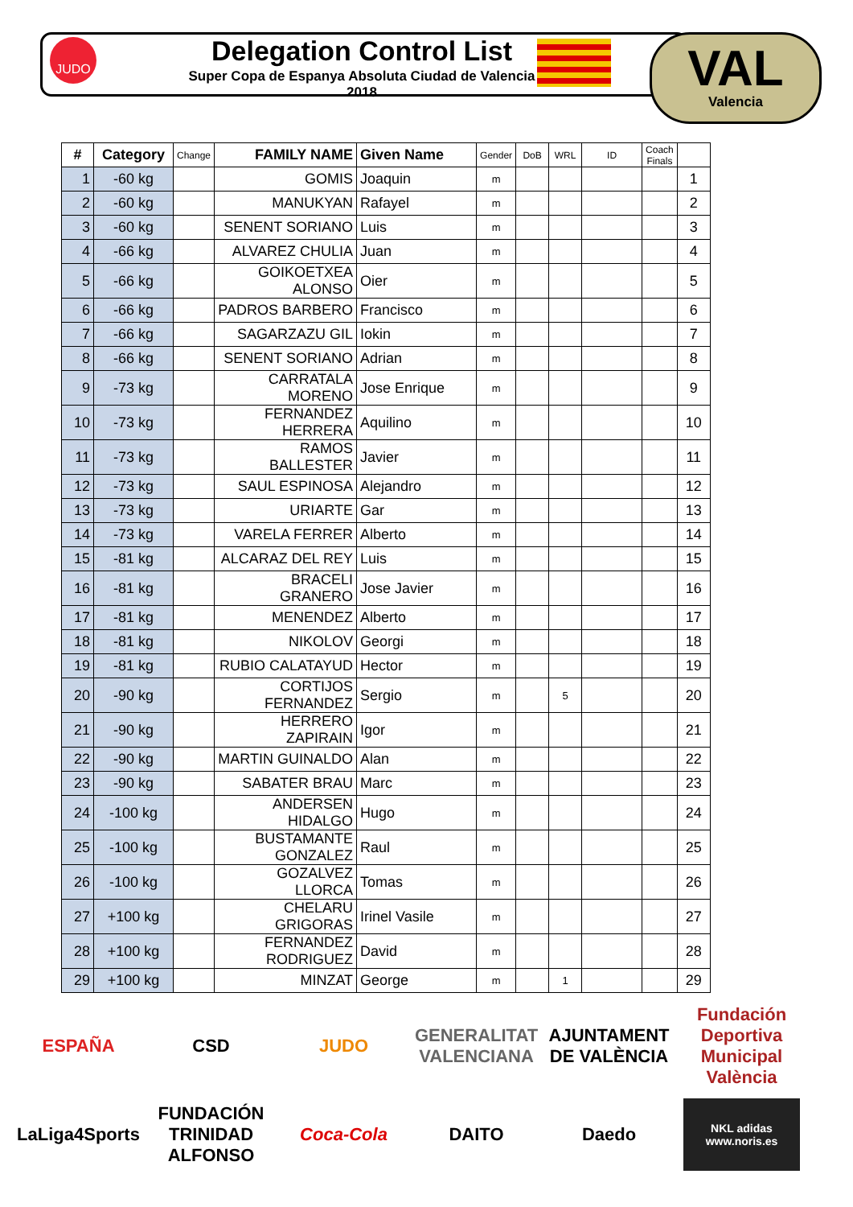JUDO
Delegation Control List
Super Copa de Espanya Absoluta Ciudad de Valencia 2018
VAL
Valencia
| # | Category | Change | FAMILY NAME | Given Name | Gender | DoB | WRL | ID | Coach Finals | |
| --- | --- | --- | --- | --- | --- | --- | --- | --- | --- | --- |
| 1 | -60 kg | | GOMIS | Joaquin | m | | | | | 1 |
| 2 | -60 kg | | MANUKYAN | Rafayel | m | | | | | 2 |
| 3 | -60 kg | | SENENT SORIANO | Luis | m | | | | | 3 |
| 4 | -66 kg | | ALVAREZ CHULIA | Juan | m | | | | | 4 |
| 5 | -66 kg | | GOIKOETXEA ALONSO | Oier | m | | | | | 5 |
| 6 | -66 kg | | PADROS BARBERO | Francisco | m | | | | | 6 |
| 7 | -66 kg | | SAGARZAZU GIL | Iokin | m | | | | | 7 |
| 8 | -66 kg | | SENENT SORIANO | Adrian | m | | | | | 8 |
| 9 | -73 kg | | CARRATALA MORENO | Jose Enrique | m | | | | | 9 |
| 10 | -73 kg | | FERNANDEZ HERRERA | Aquilino | m | | | | | 10 |
| 11 | -73 kg | | RAMOS BALLESTER | Javier | m | | | | | 11 |
| 12 | -73 kg | | SAUL ESPINOSA | Alejandro | m | | | | | 12 |
| 13 | -73 kg | | URIARTE | Gar | m | | | | | 13 |
| 14 | -73 kg | | VARELA FERRER | Alberto | m | | | | | 14 |
| 15 | -81 kg | | ALCARAZ DEL REY | Luis | m | | | | | 15 |
| 16 | -81 kg | | BRACELI GRANERO | Jose Javier | m | | | | | 16 |
| 17 | -81 kg | | MENENDEZ | Alberto | m | | | | | 17 |
| 18 | -81 kg | | NIKOLOV | Georgi | m | | | | | 18 |
| 19 | -81 kg | | RUBIO CALATAYUD | Hector | m | | | | | 19 |
| 20 | -90 kg | | CORTIJOS FERNANDEZ | Sergio | m | | 5 | | | 20 |
| 21 | -90 kg | | HERRERO ZAPIRAIN | Igor | m | | | | | 21 |
| 22 | -90 kg | | MARTIN GUINALDO | Alan | m | | | | | 22 |
| 23 | -90 kg | | SABATER BRAU | Marc | m | | | | | 23 |
| 24 | -100 kg | | ANDERSEN HIDALGO | Hugo | m | | | | | 24 |
| 25 | -100 kg | | BUSTAMANTE GONZALEZ | Raul | m | | | | | 25 |
| 26 | -100 kg | | GOZALVEZ LLORCA | Tomas | m | | | | | 26 |
| 27 | +100 kg | | CHELARU GRIGORAS | Irinel Vasile | m | | | | | 27 |
| 28 | +100 kg | | FERNANDEZ RODRIGUEZ | David | m | | | | | 28 |
| 29 | +100 kg | | MINZAT | George | m | | 1 | | | 29 |
ESPAÑA
CSD
JUDO
GENERALITAT VALENCIANA
AJUNTAMENT DE VALÈNCIA
Fundación Deportiva Municipal València
LaLiga4Sports
FUNDACIÓN TRINIDAD ALFONSO
Coca-Cola
DAITO
Daedo
NKL adidas www.noris.es